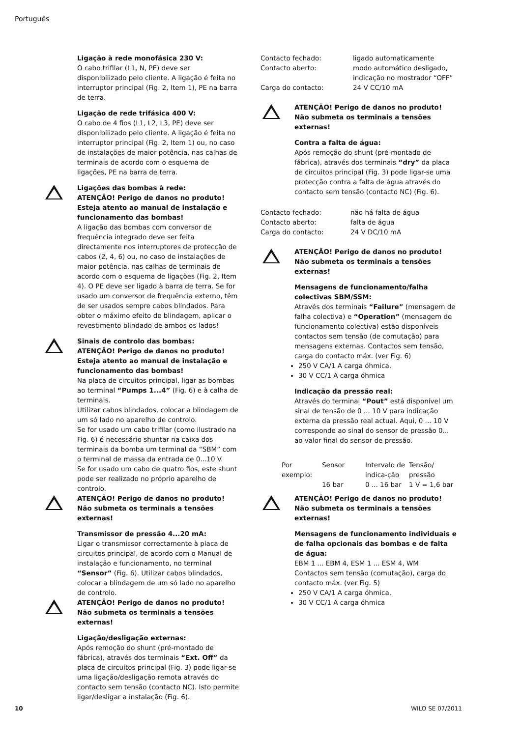Português
Ligação à rede monofásica 230 V:
O cabo trifilar (L1, N, PE) deve ser disponibilizado pelo cliente. A ligação é feita no interruptor principal (Fig. 2, Item 1), PE na barra de terra.
Ligação de rede trifásica 400 V:
O cabo de 4 fios (L1, L2, L3, PE) deve ser disponibilizado pelo cliente. A ligação é feita no interruptor principal (Fig. 2, Item 1) ou, no caso de instalações de maior potência, nas calhas de terminais de acordo com o esquema de ligações, PE na barra de terra.
Ligações das bombas à rede:
ATENÇÃO! Perigo de danos no produto!
Esteja atento ao manual de instalação e funcionamento das bombas!
A ligação das bombas com conversor de frequência integrado deve ser feita directamente nos interruptores de protecção de cabos (2, 4, 6) ou, no caso de instalações de maior potência, nas calhas de terminais de acordo com o esquema de ligações (Fig. 2, Item 4). O PE deve ser ligado à barra de terra. Se for usado um conversor de frequência externo, têm de ser usados sempre cabos blindados. Para obter o máximo efeito de blindagem, aplicar o revestimento blindado de ambos os lados!
Sinais de controlo das bombas:
ATENÇÃO! Perigo de danos no produto!
Esteja atento ao manual de instalação e funcionamento das bombas!
Na placa de circuitos principal, ligar as bombas ao terminal “Pumps 1...4” (Fig. 6) e à calha de terminais.
Utilizar cabos blindados, colocar a blindagem de um só lado no aparelho de controlo.
Se for usado um cabo trifilar (como ilustrado na Fig. 6) é necessário shuntar na caixa dos terminais da bomba um terminal da “SBM” com o terminal de massa da entrada de 0...10 V.
Se for usado um cabo de quatro fios, este shunt pode ser realizado no próprio aparelho de controlo.
ATENÇÃO! Perigo de danos no produto!
Não submeta os terminais a tensões externas!
Transmissor de pressão 4...20 mA:
Ligar o transmissor correctamente à placa de circuitos principal, de acordo com o Manual de instalação e funcionamento, no terminal “Sensor” (Fig. 6). Utilizar cabos blindados, colocar a blindagem de um só lado no aparelho de controlo.
ATENÇÃO! Perigo de danos no produto!
Não submeta os terminais a tensões externas!
Ligação/desligação externas:
Após remoção do shunt (pré-montado de fábrica), através dos terminais “Ext. Off” da placa de circuitos principal (Fig. 3) pode ligar-se uma ligação/desligação remota através do contacto sem tensão (contacto NC). Isto permite ligar/desligar a instalação (Fig. 6).
| Contacto fechado: | ligado automaticamente |
| Contacto aberto: | modo automático desligado, indicação no mostrador “OFF” |
| Carga do contacto: | 24 V CC/10 mA |
ATENÇÃO! Perigo de danos no produto!
Não submeta os terminais a tensões externas!
Contra a falta de água:
Após remoção do shunt (pré-montado de fábrica), através dos terminais “dry” da placa de circuitos principal (Fig. 3) pode ligar-se uma protecção contra a falta de água através do contacto sem tensão (contacto NC) (Fig. 6).
| Contacto fechado: | não há falta de água |
| Contacto aberto: | falta de água |
| Carga do contacto: | 24 V DC/10 mA |
ATENÇÃO! Perigo de danos no produto!
Não submeta os terminais a tensões externas!
Mensagens de funcionamento/falha colectivas SBM/SSM:
Através dos terminais “Failure” (mensagem de falha colectiva) e “Operation” (mensagem de funcionamento colectiva) estão disponíveis contactos sem tensão (de comutação) para mensagens externas. Contactos sem tensão, carga do contacto máx. (ver Fig. 6)
250 V CA/1 A carga óhmica,
30 V CC/1 A carga óhmica
Indicação da pressão real:
Através do terminal “Pout” está disponível um sinal de tensão de 0 ... 10 V para indicação externa da pressão real actual. Aqui, 0 ... 10 V corresponde ao sinal do sensor de pressão 0... ao valor final do sensor de pressão.
| Por exemplo: | Sensor | Intervalo de indica-ção | Tensão/ pressão |
| | 16 bar | 0 ... 16 bar | 1 V = 1,6 bar |
ATENÇÃO! Perigo de danos no produto!
Não submeta os terminais a tensões externas!
Mensagens de funcionamento individuais e de falha opcionais das bombas e de falta de água:
EBM 1 ... EBM 4, ESM 1 ... ESM 4, WM
Contactos sem tensão (comutação), carga do contacto máx. (ver Fig. 5)
250 V CA/1 A carga óhmica,
30 V CC/1 A carga óhmica
10 WILO SE 07/2011